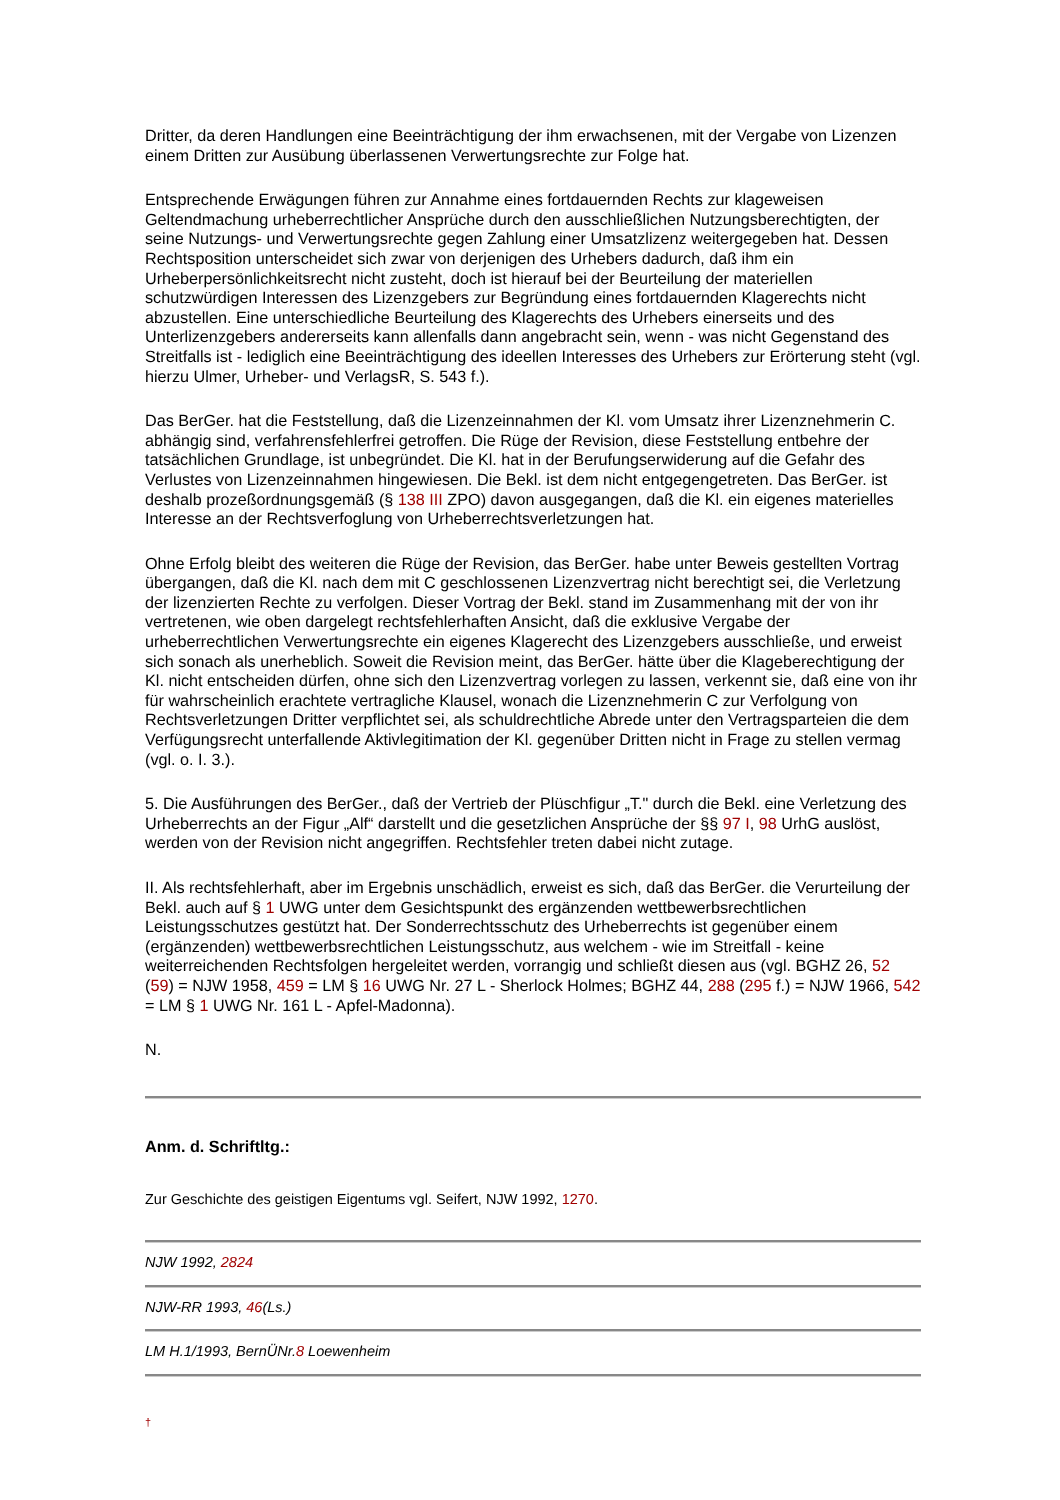Dritter, da deren Handlungen eine Beeinträchtigung der ihm erwachsenen, mit der Vergabe von Lizenzen einem Dritten zur Ausübung überlassenen Verwertungsrechte zur Folge hat.
Entsprechende Erwägungen führen zur Annahme eines fortdauernden Rechts zur klageweisen Geltendmachung urheberrechtlicher Ansprüche durch den ausschließlichen Nutzungsberechtigten, der seine Nutzungs- und Verwertungsrechte gegen Zahlung einer Umsatzlizenz weitergegeben hat. Dessen Rechtsposition unterscheidet sich zwar von derjenigen des Urhebers dadurch, daß ihm ein Urheberpersönlichkeitsrecht nicht zusteht, doch ist hierauf bei der Beurteilung der materiellen schutzwürdigen Interessen des Lizenzgebers zur Begründung eines fortdauernden Klagerechts nicht abzustellen. Eine unterschiedliche Beurteilung des Klagerechts des Urhebers einerseits und des Unterlizenzgebers andererseits kann allenfalls dann angebracht sein, wenn - was nicht Gegenstand des Streitfalls ist - lediglich eine Beeinträchtigung des ideellen Interesses des Urhebers zur Erörterung steht (vgl. hierzu Ulmer, Urheber- und VerlagsR, S. 543 f.).
Das BerGer. hat die Feststellung, daß die Lizenzeinnahmen der Kl. vom Umsatz ihrer Lizenznehmerin C. abhängig sind, verfahrensfehlerfrei getroffen. Die Rüge der Revision, diese Feststellung entbehre der tatsächlichen Grundlage, ist unbegründet. Die Kl. hat in der Berufungserwiderung auf die Gefahr des Verlustes von Lizenzeinnahmen hingewiesen. Die Bekl. ist dem nicht entgegengetreten. Das BerGer. ist deshalb prozeßordnungsgemäß (§ 138 III ZPO) davon ausgegangen, daß die Kl. ein eigenes materielles Interesse an der Rechtsverfoglung von Urheberrechtsverletzungen hat.
Ohne Erfolg bleibt des weiteren die Rüge der Revision, das BerGer. habe unter Beweis gestellten Vortrag übergangen, daß die Kl. nach dem mit C geschlossenen Lizenzvertrag nicht berechtigt sei, die Verletzung der lizenzierten Rechte zu verfolgen. Dieser Vortrag der Bekl. stand im Zusammenhang mit der von ihr vertretenen, wie oben dargelegt rechtsfehlerhaften Ansicht, daß die exklusive Vergabe der urheberrechtlichen Verwertungsrechte ein eigenes Klagerecht des Lizenzgebers ausschließe, und erweist sich sonach als unerheblich. Soweit die Revision meint, das BerGer. hätte über die Klageberechtigung der Kl. nicht entscheiden dürfen, ohne sich den Lizenzvertrag vorlegen zu lassen, verkennt sie, daß eine von ihr für wahrscheinlich erachtete vertragliche Klausel, wonach die Lizenznehmerin C zur Verfolgung von Rechtsverletzungen Dritter verpflichtet sei, als schuldrechtliche Abrede unter den Vertragsparteien die dem Verfügungsrecht unterfallende Aktivlegitimation der Kl. gegenüber Dritten nicht in Frage zu stellen vermag (vgl. o. I. 3.).
5. Die Ausführungen des BerGer., daß der Vertrieb der Plüschfigur „T." durch die Bekl. eine Verletzung des Urheberrechts an der Figur „Alf“ darstellt und die gesetzlichen Ansprüche der §§ 97 I, 98 UrhG auslöst, werden von der Revision nicht angegriffen. Rechtsfehler treten dabei nicht zutage.
II. Als rechtsfehlerhaft, aber im Ergebnis unschädlich, erweist es sich, daß das BerGer. die Verurteilung der Bekl. auch auf § 1 UWG unter dem Gesichtspunkt des ergänzenden wettbewerbsrechtlichen Leistungsschutzes gestützt hat. Der Sonderrechtsschutz des Urheberrechts ist gegenüber einem (ergänzenden) wettbewerbsrechtlichen Leistungsschutz, aus welchem - wie im Streitfall - keine weiterreichenden Rechtsfolgen hergeleitet werden, vorrangig und schließt diesen aus (vgl. BGHZ 26, 52 (59) = NJW 1958, 459 = LM § 16 UWG Nr. 27 L - Sherlock Holmes; BGHZ 44, 288 (295 f.) = NJW 1966, 542 = LM § 1 UWG Nr. 161 L - Apfel-Madonna).
N.
Anm. d. Schriftltg.:
Zur Geschichte des geistigen Eigentums vgl. Seifert, NJW 1992, 1270.
NJW 1992, 2824
NJW-RR 1993, 46(Ls.)
LM H.1/1993, BernÜNr.8 Loewenheim
†